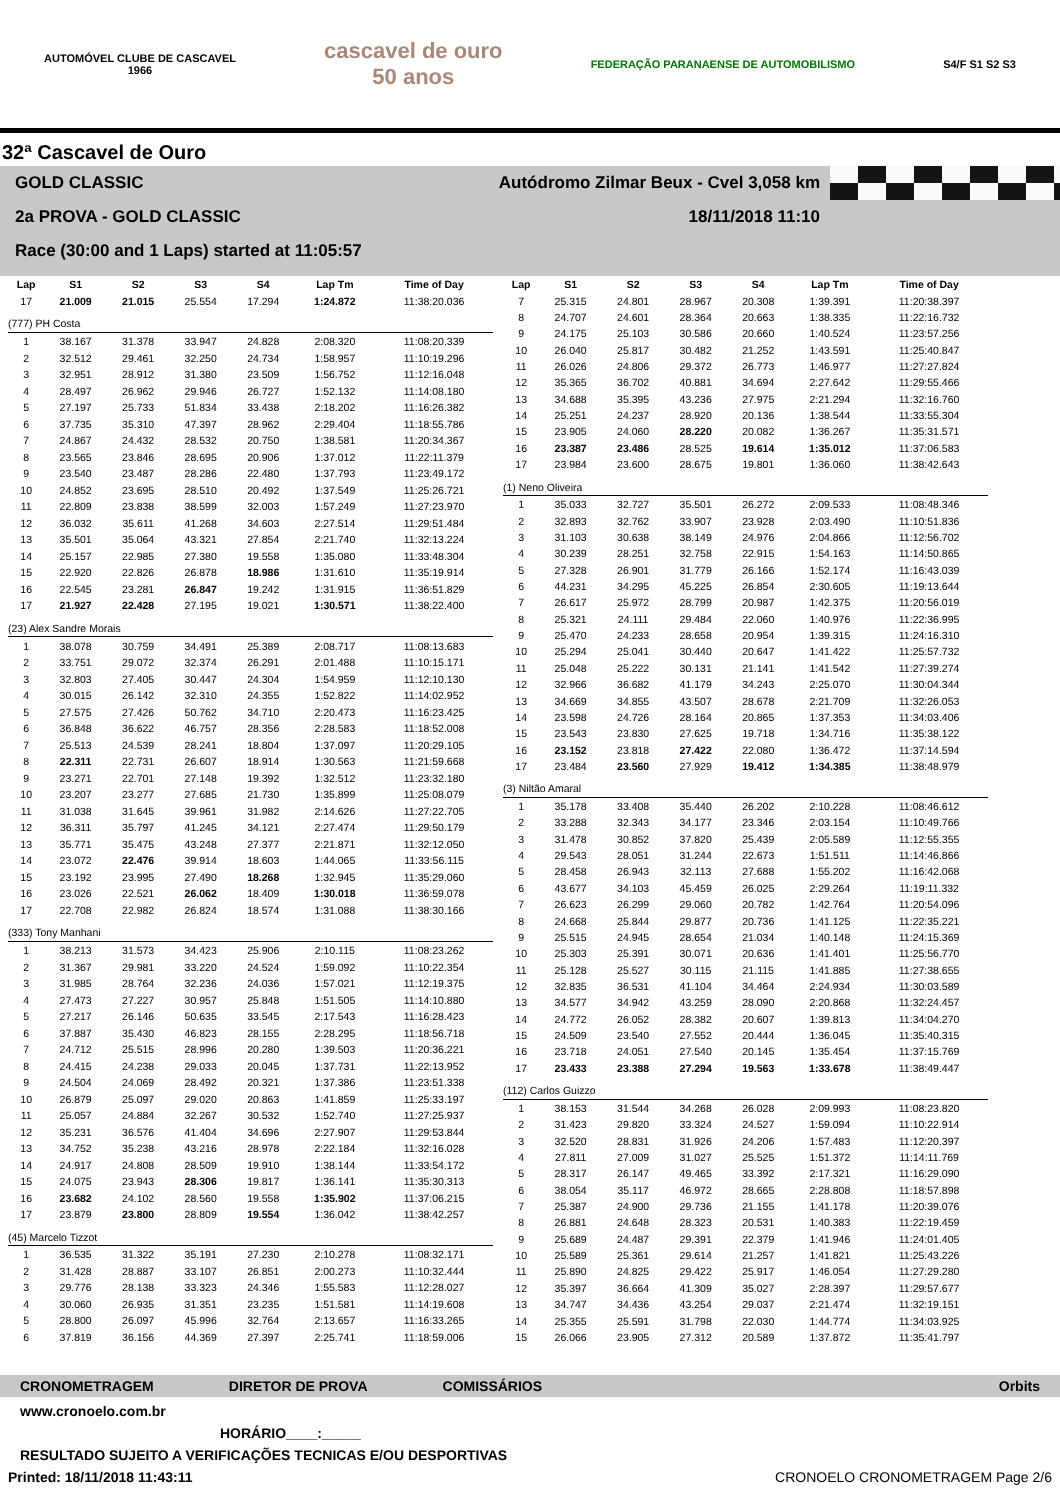AUTOMÓVEL CLUBE DE CASCAVEL
1966
cascavel de ouro
50 anos
FEDERAÇÃO PARANAENSE DE AUTOMOBILISMO
S4/F S1 S2 S3
32ª Cascavel de Ouro
GOLD CLASSIC Autódromo Zilmar Beux - Cvel 3,058 km
2a PROVA - GOLD CLASSIC 18/11/2018 11:10
Race (30:00 and 1 Laps) started at 11:05:57
| Lap | S1 | S2 | S3 | S4 | Lap Tm | Time of Day |
| --- | --- | --- | --- | --- | --- | --- |
| 17 | 21.009 | 21.015 | 25.554 | 17.294 | 1:24.872 | 11:38:20.036 |
| (777) PH Costa | | | | | | |
| 1 | 38.167 | 31.378 | 33.947 | 24.828 | 2:08.320 | 11:08:20.339 |
| 2 | 32.512 | 29.461 | 32.250 | 24.734 | 1:58.957 | 11:10:19.296 |
| 3 | 32.951 | 28.912 | 31.380 | 23.509 | 1:56.752 | 11:12:16.048 |
| 4 | 28.497 | 26.962 | 29.946 | 26.727 | 1:52.132 | 11:14:08.180 |
| 5 | 27.197 | 25.733 | 51.834 | 33.438 | 2:18.202 | 11:16:26.382 |
| 6 | 37.735 | 35.310 | 47.397 | 28.962 | 2:29.404 | 11:18:55.786 |
| 7 | 24.867 | 24.432 | 28.532 | 20.750 | 1:38.581 | 11:20:34.367 |
| 8 | 23.565 | 23.846 | 28.695 | 20.906 | 1:37.012 | 11:22:11.379 |
| 9 | 23.540 | 23.487 | 28.286 | 22.480 | 1:37.793 | 11:23:49.172 |
| 10 | 24.852 | 23.695 | 28.510 | 20.492 | 1:37.549 | 11:25:26.721 |
| 11 | 22.809 | 23.838 | 38.599 | 32.003 | 1:57.249 | 11:27:23.970 |
| 12 | 36.032 | 35.611 | 41.268 | 34.603 | 2:27.514 | 11:29:51.484 |
| 13 | 35.501 | 35.064 | 43.321 | 27.854 | 2:21.740 | 11:32:13.224 |
| 14 | 25.157 | 22.985 | 27.380 | 19.558 | 1:35.080 | 11:33:48.304 |
| 15 | 22.920 | 22.826 | 26.878 | 18.986 | 1:31.610 | 11:35:19.914 |
| 16 | 22.545 | 23.281 | 26.847 | 19.242 | 1:31.915 | 11:36:51.829 |
| 17 | 21.927 | 22.428 | 27.195 | 19.021 | 1:30.571 | 11:38:22.400 |
| (23) Alex Sandre Morais | | | | | | |
| 1 | 38.078 | 30.759 | 34.491 | 25.389 | 2:08.717 | 11:08:13.683 |
| 2 | 33.751 | 29.072 | 32.374 | 26.291 | 2:01.488 | 11:10:15.171 |
| 3 | 32.803 | 27.405 | 30.447 | 24.304 | 1:54.959 | 11:12:10.130 |
| 4 | 30.015 | 26.142 | 32.310 | 24.355 | 1:52.822 | 11:14:02.952 |
| 5 | 27.575 | 27.426 | 50.762 | 34.710 | 2:20.473 | 11:16:23.425 |
| 6 | 36.848 | 36.622 | 46.757 | 28.356 | 2:28.583 | 11:18:52.008 |
| 7 | 25.513 | 24.539 | 28.241 | 18.804 | 1:37.097 | 11:20:29.105 |
| 8 | 22.311 | 22.731 | 26.607 | 18.914 | 1:30.563 | 11:21:59.668 |
| 9 | 23.271 | 22.701 | 27.148 | 19.392 | 1:32.512 | 11:23:32.180 |
| 10 | 23.207 | 23.277 | 27.685 | 21.730 | 1:35.899 | 11:25:08.079 |
| 11 | 31.038 | 31.645 | 39.961 | 31.982 | 2:14.626 | 11:27:22.705 |
| 12 | 36.311 | 35.797 | 41.245 | 34.121 | 2:27.474 | 11:29:50.179 |
| 13 | 35.771 | 35.475 | 43.248 | 27.377 | 2:21.871 | 11:32:12.050 |
| 14 | 23.072 | 22.476 | 39.914 | 18.603 | 1:44.065 | 11:33:56.115 |
| 15 | 23.192 | 23.995 | 27.490 | 18.268 | 1:32.945 | 11:35:29.060 |
| 16 | 23.026 | 22.521 | 26.062 | 18.409 | 1:30.018 | 11:36:59.078 |
| 17 | 22.708 | 22.982 | 26.824 | 18.574 | 1:31.088 | 11:38:30.166 |
| (333) Tony Manhani | | | | | | |
| 1 | 38.213 | 31.573 | 34.423 | 25.906 | 2:10.115 | 11:08:23.262 |
| 2 | 31.367 | 29.981 | 33.220 | 24.524 | 1:59.092 | 11:10:22.354 |
| 3 | 31.985 | 28.764 | 32.236 | 24.036 | 1:57.021 | 11:12:19.375 |
| 4 | 27.473 | 27.227 | 30.957 | 25.848 | 1:51.505 | 11:14:10.880 |
| 5 | 27.217 | 26.146 | 50.635 | 33.545 | 2:17.543 | 11:16:28.423 |
| 6 | 37.887 | 35.430 | 46.823 | 28.155 | 2:28.295 | 11:18:56.718 |
| 7 | 24.712 | 25.515 | 28.996 | 20.280 | 1:39.503 | 11:20:36.221 |
| 8 | 24.415 | 24.238 | 29.033 | 20.045 | 1:37.731 | 11:22:13.952 |
| 9 | 24.504 | 24.069 | 28.492 | 20.321 | 1:37.386 | 11:23:51.338 |
| 10 | 26.879 | 25.097 | 29.020 | 20.863 | 1:41.859 | 11:25:33.197 |
| 11 | 25.057 | 24.884 | 32.267 | 30.532 | 1:52.740 | 11:27:25.937 |
| 12 | 35.231 | 36.576 | 41.404 | 34.696 | 2:27.907 | 11:29:53.844 |
| 13 | 34.752 | 35.238 | 43.216 | 28.978 | 2:22.184 | 11:32:16.028 |
| 14 | 24.917 | 24.808 | 28.509 | 19.910 | 1:38.144 | 11:33:54.172 |
| 15 | 24.075 | 23.943 | 28.306 | 19.817 | 1:36.141 | 11:35:30.313 |
| 16 | 23.682 | 24.102 | 28.560 | 19.558 | 1:35.902 | 11:37:06.215 |
| 17 | 23.879 | 23.800 | 28.809 | 19.554 | 1:36.042 | 11:38:42.257 |
| (45) Marcelo Tizzot | | | | | | |
| 1 | 36.535 | 31.322 | 35.191 | 27.230 | 2:10.278 | 11:08:32.171 |
| 2 | 31.428 | 28.887 | 33.107 | 26.851 | 2:00.273 | 11:10:32.444 |
| 3 | 29.776 | 28.138 | 33.323 | 24.346 | 1:55.583 | 11:12:28.027 |
| 4 | 30.060 | 26.935 | 31.351 | 23.235 | 1:51.581 | 11:14:19.608 |
| 5 | 28.800 | 26.097 | 45.996 | 32.764 | 2:13.657 | 11:16:33.265 |
| 6 | 37.819 | 36.156 | 44.369 | 27.397 | 2:25.741 | 11:18:59.006 |
| Lap | S1 | S2 | S3 | S4 | Lap Tm | Time of Day |
| --- | --- | --- | --- | --- | --- | --- |
| 7 | 25.315 | 24.801 | 28.967 | 20.308 | 1:39.391 | 11:20:38.397 |
| 8 | 24.707 | 24.601 | 28.364 | 20.663 | 1:38.335 | 11:22:16.732 |
| 9 | 24.175 | 25.103 | 30.586 | 20.660 | 1:40.524 | 11:23:57.256 |
| 10 | 26.040 | 25.817 | 30.482 | 21.252 | 1:43.591 | 11:25:40.847 |
| 11 | 26.026 | 24.806 | 29.372 | 26.773 | 1:46.977 | 11:27:27.824 |
| 12 | 35.365 | 36.702 | 40.881 | 34.694 | 2:27.642 | 11:29:55.466 |
| 13 | 34.688 | 35.395 | 43.236 | 27.975 | 2:21.294 | 11:32:16.760 |
| 14 | 25.251 | 24.237 | 28.920 | 20.136 | 1:38.544 | 11:33:55.304 |
| 15 | 23.905 | 24.060 | 28.220 | 20.082 | 1:36.267 | 11:35:31.571 |
| 16 | 23.387 | 23.486 | 28.525 | 19.614 | 1:35.012 | 11:37:06.583 |
| 17 | 23.984 | 23.600 | 28.675 | 19.801 | 1:36.060 | 11:38:42.643 |
| (1) Neno Oliveira | | | | | | |
| 1 | 35.033 | 32.727 | 35.501 | 26.272 | 2:09.533 | 11:08:48.346 |
| 2 | 32.893 | 32.762 | 33.907 | 23.928 | 2:03.490 | 11:10:51.836 |
| 3 | 31.103 | 30.638 | 38.149 | 24.976 | 2:04.866 | 11:12:56.702 |
| 4 | 30.239 | 28.251 | 32.758 | 22.915 | 1:54.163 | 11:14:50.865 |
| 5 | 27.328 | 26.901 | 31.779 | 26.166 | 1:52.174 | 11:16:43.039 |
| 6 | 44.231 | 34.295 | 45.225 | 26.854 | 2:30.605 | 11:19:13.644 |
| 7 | 26.617 | 25.972 | 28.799 | 20.987 | 1:42.375 | 11:20:56.019 |
| 8 | 25.321 | 24.111 | 29.484 | 22.060 | 1:40.976 | 11:22:36.995 |
| 9 | 25.470 | 24.233 | 28.658 | 20.954 | 1:39.315 | 11:24:16.310 |
| 10 | 25.294 | 25.041 | 30.440 | 20.647 | 1:41.422 | 11:25:57.732 |
| 11 | 25.048 | 25.222 | 30.131 | 21.141 | 1:41.542 | 11:27:39.274 |
| 12 | 32.966 | 36.682 | 41.179 | 34.243 | 2:25.070 | 11:30:04.344 |
| 13 | 34.669 | 34.855 | 43.507 | 28.678 | 2:21.709 | 11:32:26.053 |
| 14 | 23.598 | 24.726 | 28.164 | 20.865 | 1:37.353 | 11:34:03.406 |
| 15 | 23.543 | 23.830 | 27.625 | 19.718 | 1:34.716 | 11:35:38.122 |
| 16 | 23.152 | 23.818 | 27.422 | 22.080 | 1:36.472 | 11:37:14.594 |
| 17 | 23.484 | 23.560 | 27.929 | 19.412 | 1:34.385 | 11:38:48.979 |
| (3) Niltão Amaral | | | | | | |
| 1 | 35.178 | 33.408 | 35.440 | 26.202 | 2:10.228 | 11:08:46.612 |
| 2 | 33.288 | 32.343 | 34.177 | 23.346 | 2:03.154 | 11:10:49.766 |
| 3 | 31.478 | 30.852 | 37.820 | 25.439 | 2:05.589 | 11:12:55.355 |
| 4 | 29.543 | 28.051 | 31.244 | 22.673 | 1:51.511 | 11:14:46.866 |
| 5 | 28.458 | 26.943 | 32.113 | 27.688 | 1:55.202 | 11:16:42.068 |
| 6 | 43.677 | 34.103 | 45.459 | 26.025 | 2:29.264 | 11:19:11.332 |
| 7 | 26.623 | 26.299 | 29.060 | 20.782 | 1:42.764 | 11:20:54.096 |
| 8 | 24.668 | 25.844 | 29.877 | 20.736 | 1:41.125 | 11:22:35.221 |
| 9 | 25.515 | 24.945 | 28.654 | 21.034 | 1:40.148 | 11:24:15.369 |
| 10 | 25.303 | 25.391 | 30.071 | 20.636 | 1:41.401 | 11:25:56.770 |
| 11 | 25.128 | 25.527 | 30.115 | 21.115 | 1:41.885 | 11:27:38.655 |
| 12 | 32.835 | 36.531 | 41.104 | 34.464 | 2:24.934 | 11:30:03.589 |
| 13 | 34.577 | 34.942 | 43.259 | 28.090 | 2:20.868 | 11:32:24.457 |
| 14 | 24.772 | 26.052 | 28.382 | 20.607 | 1:39.813 | 11:34:04.270 |
| 15 | 24.509 | 23.540 | 27.552 | 20.444 | 1:36.045 | 11:35:40.315 |
| 16 | 23.718 | 24.051 | 27.540 | 20.145 | 1:35.454 | 11:37:15.769 |
| 17 | 23.433 | 23.388 | 27.294 | 19.563 | 1:33.678 | 11:38:49.447 |
| (112) Carlos Guizzo | | | | | | |
| 1 | 38.153 | 31.544 | 34.268 | 26.028 | 2:09.993 | 11:08:23.820 |
| 2 | 31.423 | 29.820 | 33.324 | 24.527 | 1:59.094 | 11:10:22.914 |
| 3 | 32.520 | 28.831 | 31.926 | 24.206 | 1:57.483 | 11:12:20.397 |
| 4 | 27.811 | 27.009 | 31.027 | 25.525 | 1:51.372 | 11:14:11.769 |
| 5 | 28.317 | 26.147 | 49.465 | 33.392 | 2:17.321 | 11:16:29.090 |
| 6 | 38.054 | 35.117 | 46.972 | 28.665 | 2:28.808 | 11:18:57.898 |
| 7 | 25.387 | 24.900 | 29.736 | 21.155 | 1:41.178 | 11:20:39.076 |
| 8 | 26.881 | 24.648 | 28.323 | 20.531 | 1:40.383 | 11:22:19.459 |
| 9 | 25.689 | 24.487 | 29.391 | 22.379 | 1:41.946 | 11:24:01.405 |
| 10 | 25.589 | 25.361 | 29.614 | 21.257 | 1:41.821 | 11:25:43.226 |
| 11 | 25.890 | 24.825 | 29.422 | 25.917 | 1:46.054 | 11:27:29.280 |
| 12 | 35.397 | 36.664 | 41.309 | 35.027 | 2:28.397 | 11:29:57.677 |
| 13 | 34.747 | 34.436 | 43.254 | 29.037 | 2:21.474 | 11:32:19.151 |
| 14 | 25.355 | 25.591 | 31.798 | 22.030 | 1:44.774 | 11:34:03.925 |
| 15 | 26.066 | 23.905 | 27.312 | 20.589 | 1:37.872 | 11:35:41.797 |
CRONOMETRAGEM DIRETOR DE PROVA COMISSÁRIOS Orbits
www.cronoelo.com.br
HORÁRIO____:_____
RESULTADO SUJEITO A VERIFICAÇÕES TECNICAS E/OU DESPORTIVAS
Printed: 18/11/2018 11:43:11 CRONOELO CRONOMETRAGEM Page 2/6